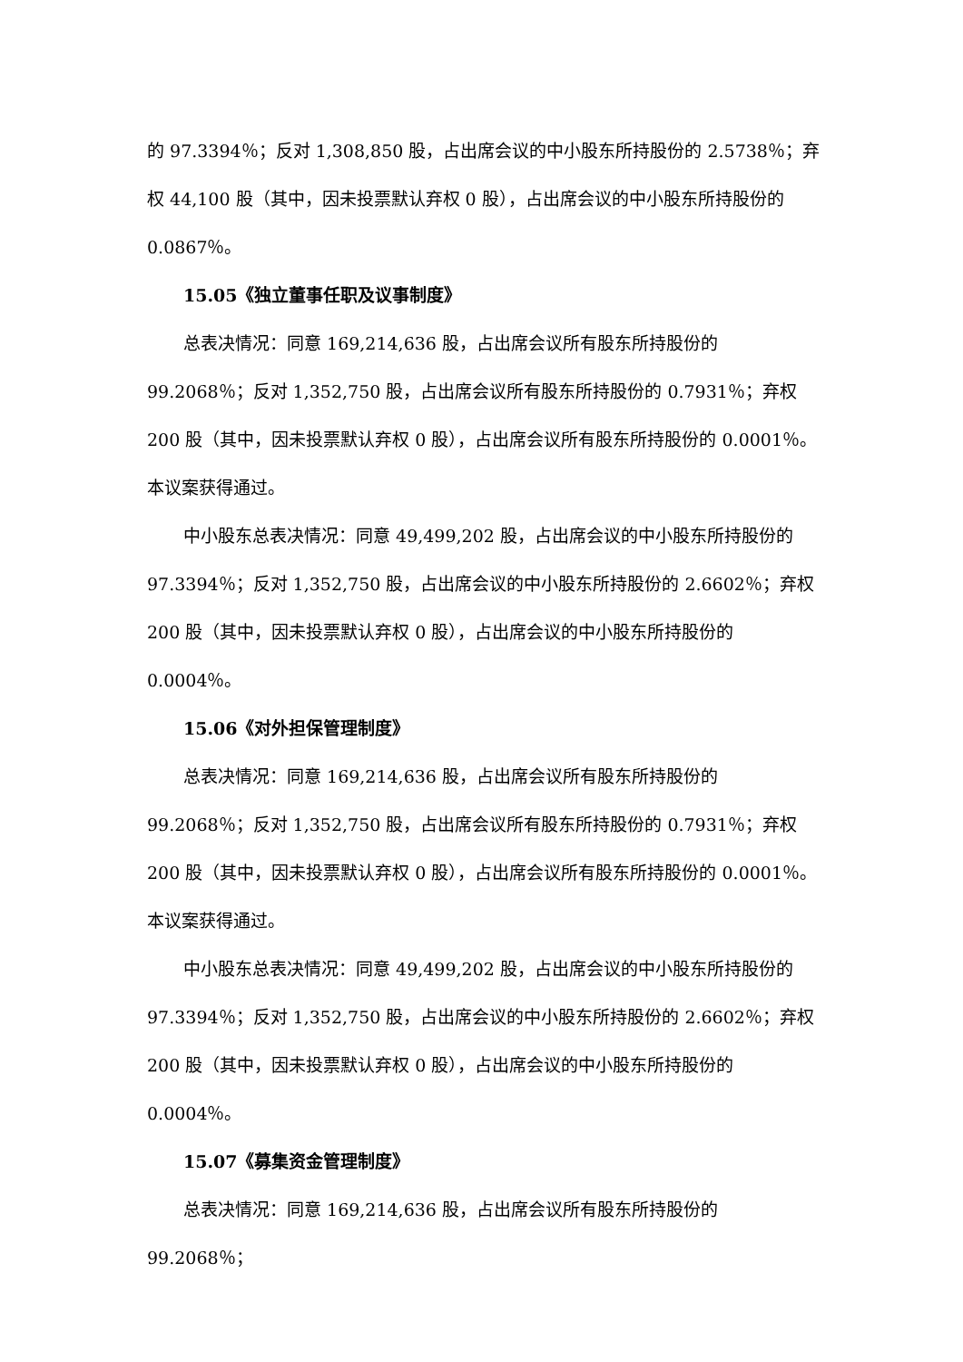的 97.3394％；反对 1,308,850 股，占出席会议的中小股东所持股份的 2.5738％；弃权 44,100 股（其中，因未投票默认弃权 0 股），占出席会议的中小股东所持股份的 0.0867％。
15.05《独立董事任职及议事制度》
总表决情况：同意 169,214,636 股，占出席会议所有股东所持股份的 99.2068％；反对 1,352,750 股，占出席会议所有股东所持股份的 0.7931％；弃权 200 股（其中，因未投票默认弃权 0 股），占出席会议所有股东所持股份的 0.0001％。本议案获得通过。
中小股东总表决情况：同意 49,499,202 股，占出席会议的中小股东所持股份的 97.3394％；反对 1,352,750 股，占出席会议的中小股东所持股份的 2.6602％；弃权 200 股（其中，因未投票默认弃权 0 股），占出席会议的中小股东所持股份的 0.0004％。
15.06《对外担保管理制度》
总表决情况：同意 169,214,636 股，占出席会议所有股东所持股份的 99.2068％；反对 1,352,750 股，占出席会议所有股东所持股份的 0.7931％；弃权 200 股（其中，因未投票默认弃权 0 股），占出席会议所有股东所持股份的 0.0001％。本议案获得通过。
中小股东总表决情况：同意 49,499,202 股，占出席会议的中小股东所持股份的 97.3394％；反对 1,352,750 股，占出席会议的中小股东所持股份的 2.6602％；弃权 200 股（其中，因未投票默认弃权 0 股），占出席会议的中小股东所持股份的 0.0004％。
15.07《募集资金管理制度》
总表决情况：同意 169,214,636 股，占出席会议所有股东所持股份的 99.2068％；